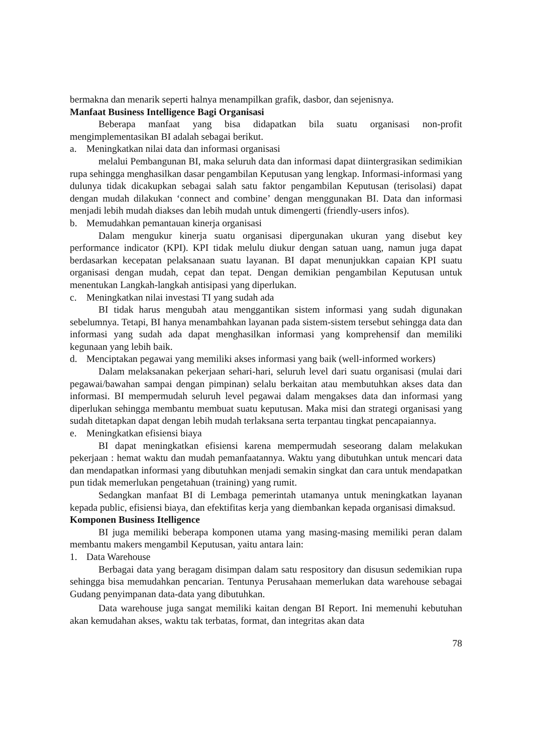bermakna dan menarik seperti halnya menampilkan grafik, dasbor, dan sejenisnya.
Manfaat Business Intelligence Bagi Organisasi
Beberapa manfaat yang bisa didapatkan bila suatu organisasi non-profit mengimplementasikan BI adalah sebagai berikut.
a. Meningkatkan nilai data dan informasi organisasi
melalui Pembangunan BI, maka seluruh data dan informasi dapat diintergrasikan sedimikian rupa sehingga menghasilkan dasar pengambilan Keputusan yang lengkap. Informasi-informasi yang dulunya tidak dicakupkan sebagai salah satu faktor pengambilan Keputusan (terisolasi) dapat dengan mudah dilakukan ‘connect and combine’ dengan menggunakan BI. Data dan informasi menjadi lebih mudah diakses dan lebih mudah untuk dimengerti (friendly-users infos).
b. Memudahkan pemantauan kinerja organisasi
Dalam mengukur kinerja suatu organisasi dipergunakan ukuran yang disebut key performance indicator (KPI). KPI tidak melulu diukur dengan satuan uang, namun juga dapat berdasarkan kecepatan pelaksanaan suatu layanan. BI dapat menunjukkan capaian KPI suatu organisasi dengan mudah, cepat dan tepat. Dengan demikian pengambilan Keputusan untuk menentukan Langkah-langkah antisipasi yang diperlukan.
c. Meningkatkan nilai investasi TI yang sudah ada
BI tidak harus mengubah atau menggantikan sistem informasi yang sudah digunakan sebelumnya. Tetapi, BI hanya menambahkan layanan pada sistem-sistem tersebut sehingga data dan informasi yang sudah ada dapat menghasilkan informasi yang komprehensif dan memiliki kegunaan yang lebih baik.
d. Menciptakan pegawai yang memiliki akses informasi yang baik (well-informed workers)
Dalam melaksanakan pekerjaan sehari-hari, seluruh level dari suatu organisasi (mulai dari pegawai/bawahan sampai dengan pimpinan) selalu berkaitan atau membutuhkan akses data dan informasi. BI mempermudah seluruh level pegawai dalam mengakses data dan informasi yang diperlukan sehingga membantu membuat suatu keputusan. Maka misi dan strategi organisasi yang sudah ditetapkan dapat dengan lebih mudah terlaksana serta terpantau tingkat pencapaiannya.
e. Meningkatkan efisiensi biaya
BI dapat meningkatkan efisiensi karena mempermudah seseorang dalam melakukan pekerjaan : hemat waktu dan mudah pemanfaatannya. Waktu yang dibutuhkan untuk mencari data dan mendapatkan informasi yang dibutuhkan menjadi semakin singkat dan cara untuk mendapatkan pun tidak memerlukan pengetahuan (training) yang rumit.
Sedangkan manfaat BI di Lembaga pemerintah utamanya untuk meningkatkan layanan kepada public, efisiensi biaya, dan efektifitas kerja yang diembankan kepada organisasi dimaksud.
Komponen Business Itelligence
BI juga memiliki beberapa komponen utama yang masing-masing memiliki peran dalam membantu makers mengambil Keputusan, yaitu antara lain:
1. Data Warehouse
Berbagai data yang beragam disimpan dalam satu respository dan disusun sedemikian rupa sehingga bisa memudahkan pencarian. Tentunya Perusahaan memerlukan data warehouse sebagai Gudang penyimpanan data-data yang dibutuhkan.
Data warehouse juga sangat memiliki kaitan dengan BI Report. Ini memenuhi kebutuhan akan kemudahan akses, waktu tak terbatas, format, dan integritas akan data
78